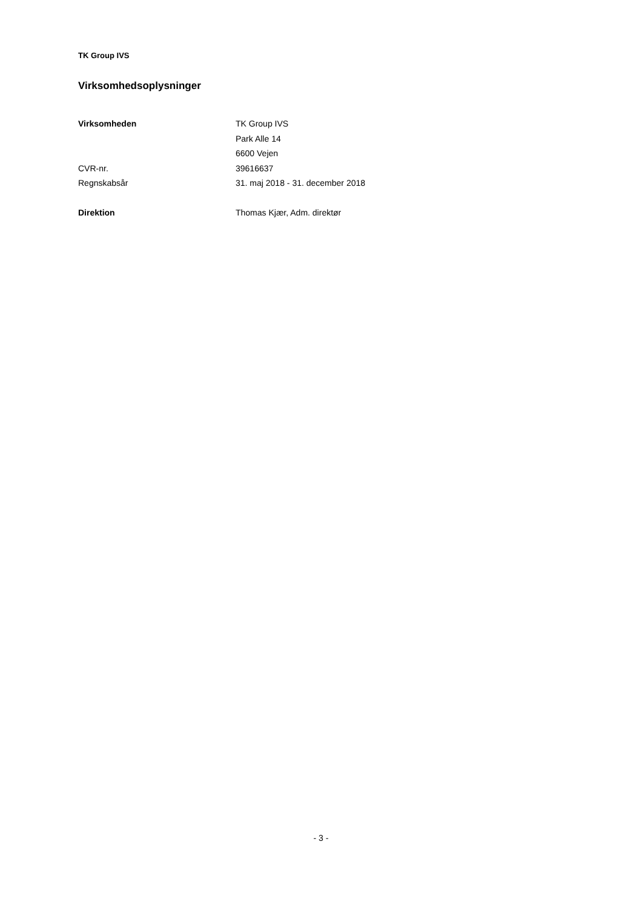TK Group IVS
Virksomhedsoplysninger
| Virksomheden | TK Group IVS |
| | Park Alle 14 |
| | 6600 Vejen |
| CVR-nr. | 39616637 |
| Regnskabsår | 31. maj 2018 - 31. december 2018 |
| Direktion | Thomas Kjær, Adm. direktør |
- 3 -